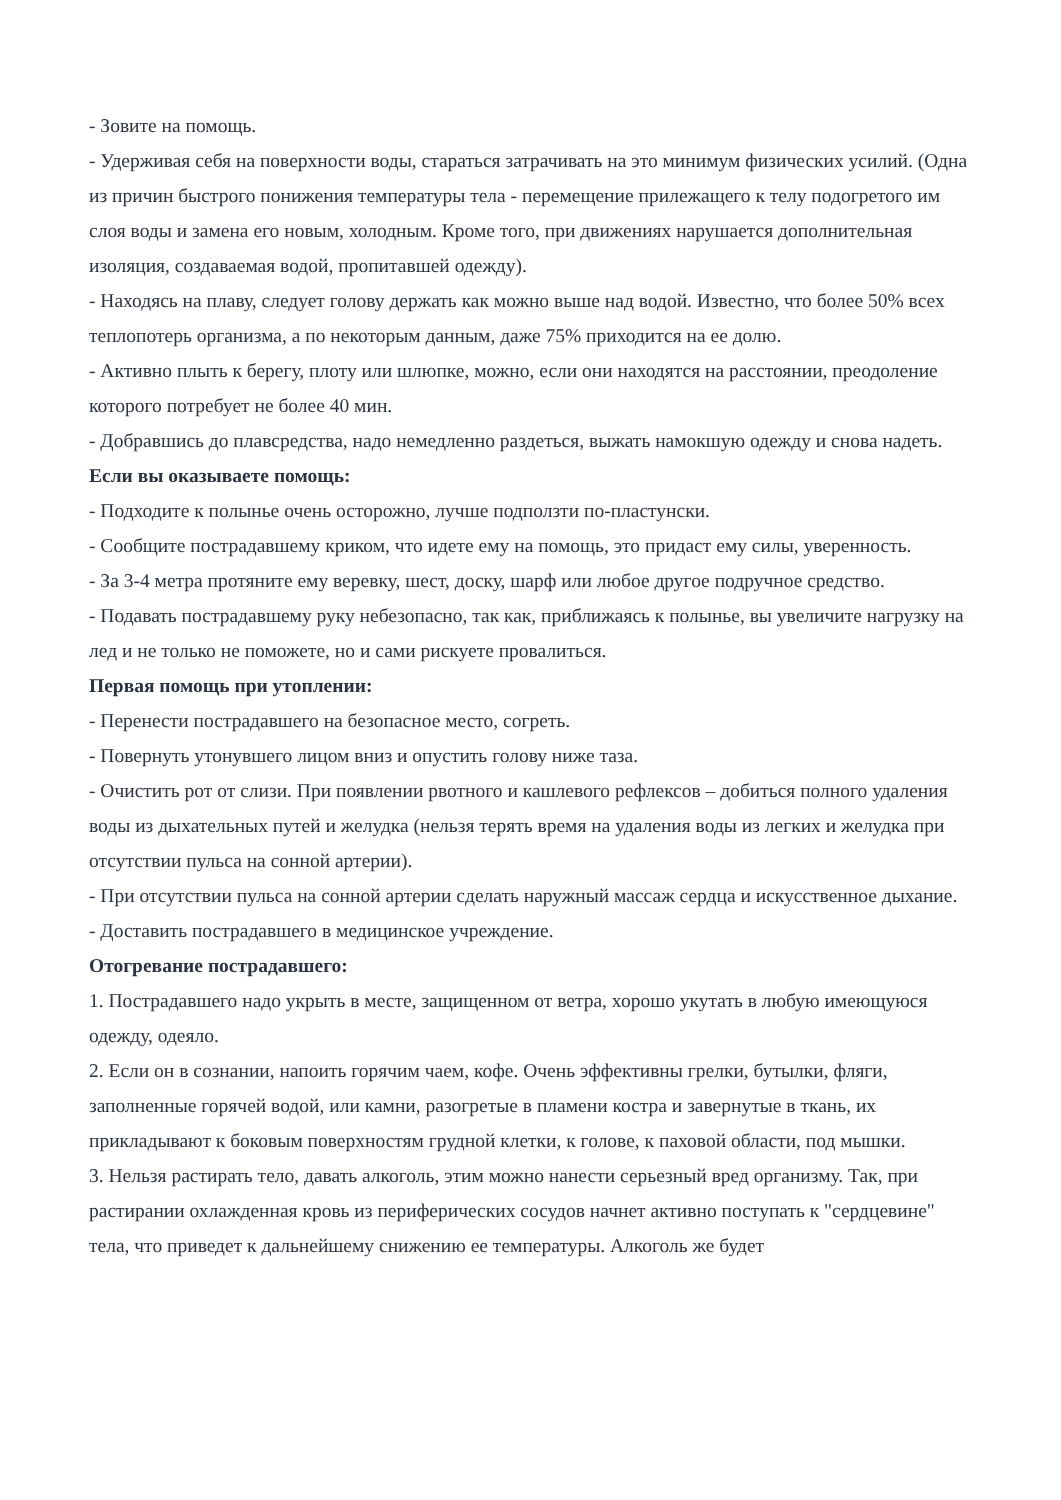- Зовите на помощь.
- Удерживая себя на поверхности воды, стараться затрачивать на это минимум физических усилий. (Одна из причин быстрого понижения температуры тела - перемещение прилежащего к телу подогретого им слоя воды и замена его новым, холодным. Кроме того, при движениях нарушается дополнительная изоляция, создаваемая водой, пропитавшей одежду).
- Находясь на плаву, следует голову держать как можно выше над водой. Известно, что более 50% всех теплопотерь организма, а по некоторым данным, даже 75% приходится на ее долю.
- Активно плыть к берегу, плоту или шлюпке, можно, если они находятся на расстоянии, преодоление которого потребует не более 40 мин.
- Добравшись до плавсредства, надо немедленно раздеться, выжать намокшую одежду и снова надеть.
Если вы оказываете помощь:
- Подходите к полынье очень осторожно, лучше подползти по-пластунски.
- Сообщите пострадавшему криком, что идете ему на помощь, это придаст ему силы, уверенность.
- За 3-4 метра протяните ему веревку, шест, доску, шарф или любое другое подручное средство.
- Подавать пострадавшему руку небезопасно, так как, приближаясь к полынье, вы увеличите нагрузку на лед и не только не поможете, но и сами рискуете провалиться.
Первая помощь при утоплении:
- Перенести пострадавшего на безопасное место, согреть.
- Повернуть утонувшего лицом вниз и опустить голову ниже таза.
- Очистить рот от слизи. При появлении рвотного и кашлевого рефлексов – добиться полного удаления воды из дыхательных путей и желудка (нельзя терять время на удаления воды из легких и желудка при отсутствии пульса на сонной артерии).
- При отсутствии пульса на сонной артерии сделать наружный массаж сердца и искусственное дыхание.
- Доставить пострадавшего в медицинское учреждение.
Отогревание пострадавшего:
1. Пострадавшего надо укрыть в месте, защищенном от ветра, хорошо укутать в любую имеющуюся одежду, одеяло.
2. Если он в сознании, напоить горячим чаем, кофе. Очень эффективны грелки, бутылки, фляги, заполненные горячей водой, или камни, разогретые в пламени костра и завернутые в ткань, их прикладывают к боковым поверхностям грудной клетки, к голове, к паховой области, под мышки.
3. Нельзя растирать тело, давать алкоголь, этим можно нанести серьезный вред организму. Так, при растирании охлажденная кровь из периферических сосудов начнет активно поступать к "сердцевине" тела, что приведет к дальнейшему снижению ее температуры. Алкоголь же будет